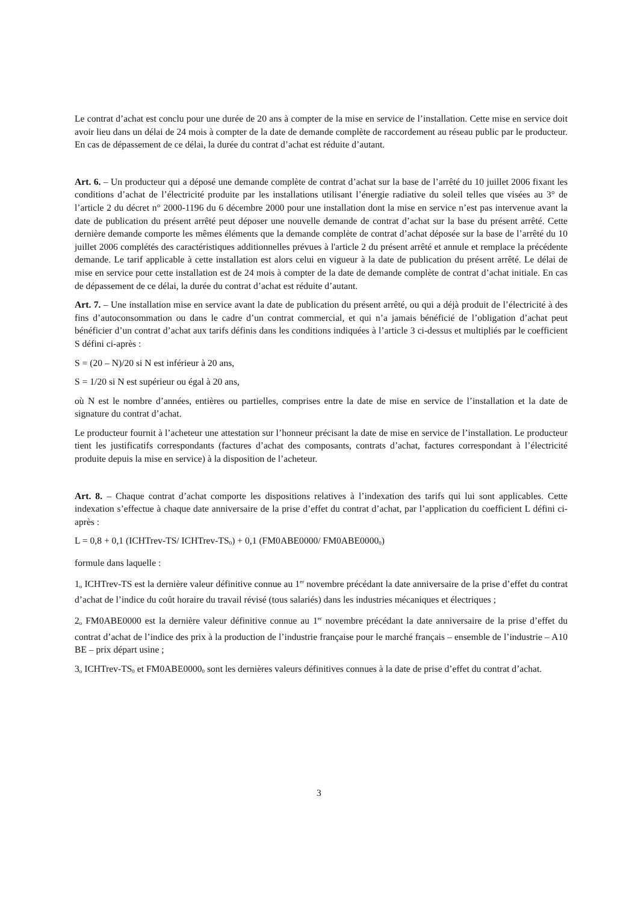Le contrat d’achat est conclu pour une durée de 20 ans à compter de la mise en service de l’installation. Cette mise en service doit avoir lieu dans un délai de 24 mois à compter de la date de demande complète de raccordement au réseau public par le producteur. En cas de dépassement de ce délai, la durée du contrat d’achat est réduite d’autant.
Art. 6. – Un producteur qui a déposé une demande complète de contrat d’achat sur la base de l’arrêté du 10 juillet 2006 fixant les conditions d’achat de l’électricité produite par les installations utilisant l’énergie radiative du soleil telles que visées au 3° de l’article 2 du décret n° 2000-1196 du 6 décembre 2000 pour une installation dont la mise en service n’est pas intervenue avant la date de publication du présent arrêté peut déposer une nouvelle demande de contrat d’achat sur la base du présent arrêté. Cette dernière demande comporte les mêmes éléments que la demande complète de contrat d’achat déposée sur la base de l’arrêté du 10 juillet 2006 complétés des caractéristiques additionnelles prévues à l'article 2 du présent arrêté et annule et remplace la précédente demande. Le tarif applicable à cette installation est alors celui en vigueur à la date de publication du présent arrêté. Le délai de mise en service pour cette installation est de 24 mois à compter de la date de demande complète de contrat d’achat initiale. En cas de dépassement de ce délai, la durée du contrat d’achat est réduite d’autant.
Art. 7. – Une installation mise en service avant la date de publication du présent arrêté, ou qui a déjà produit de l’électricité à des fins d’autoconsommation ou dans le cadre d’un contrat commercial, et qui n’a jamais bénéficié de l’obligation d’achat peut bénéficier d’un contrat d’achat aux tarifs définis dans les conditions indiquées à l’article 3 ci-dessus et multipliés par le coefficient S défini ci-après :
S = (20 – N)/20 si N est inférieur à 20 ans,
S = 1/20 si N est supérieur ou égal à 20 ans,
où N est le nombre d’années, entières ou partielles, comprises entre la date de mise en service de l’installation et la date de signature du contrat d’achat.
Le producteur fournit à l’acheteur une attestation sur l’honneur précisant la date de mise en service de l’installation. Le producteur tient les justificatifs correspondants (factures d’achat des composants, contrats d’achat, factures correspondant à l’électricité produite depuis la mise en service) à la disposition de l’acheteur.
Art. 8. – Chaque contrat d’achat comporte les dispositions relatives à l’indexation des tarifs qui lui sont applicables. Cette indexation s’effectue à chaque date anniversaire de la prise d’effet du contrat d’achat, par l’application du coefficient L défini ci-après :
L = 0,8 + 0,1 (ICHTrev-TS/ ICHTrev-TS<sub>0</sub>) + 0,1 (FM0ABE0000/ FM0ABE0000<sub>0</sub>)
formule dans laquelle :
1<sub>o</sub> ICHTrev-TS est la dernière valeur définitive connue au 1<sup>er</sup> novembre précédant la date anniversaire de la prise d’effet du contrat d’achat de l’indice du coût horaire du travail révisé (tous salariés) dans les industries mécaniques et électriques ;
2<sub>o</sub> FM0ABE0000 est la dernière valeur définitive connue au 1<sup>er</sup> novembre précédant la date anniversaire de la prise d’effet du contrat d’achat de l’indice des prix à la production de l’industrie française pour le marché français – ensemble de l’industrie – A10 BE – prix départ usine ;
3<sub>o</sub> ICHTrev-TS<sub>0</sub> et FM0ABE0000<sub>0</sub> sont les dernières valeurs définitives connues à la date de prise d’effet du contrat d’achat.
3